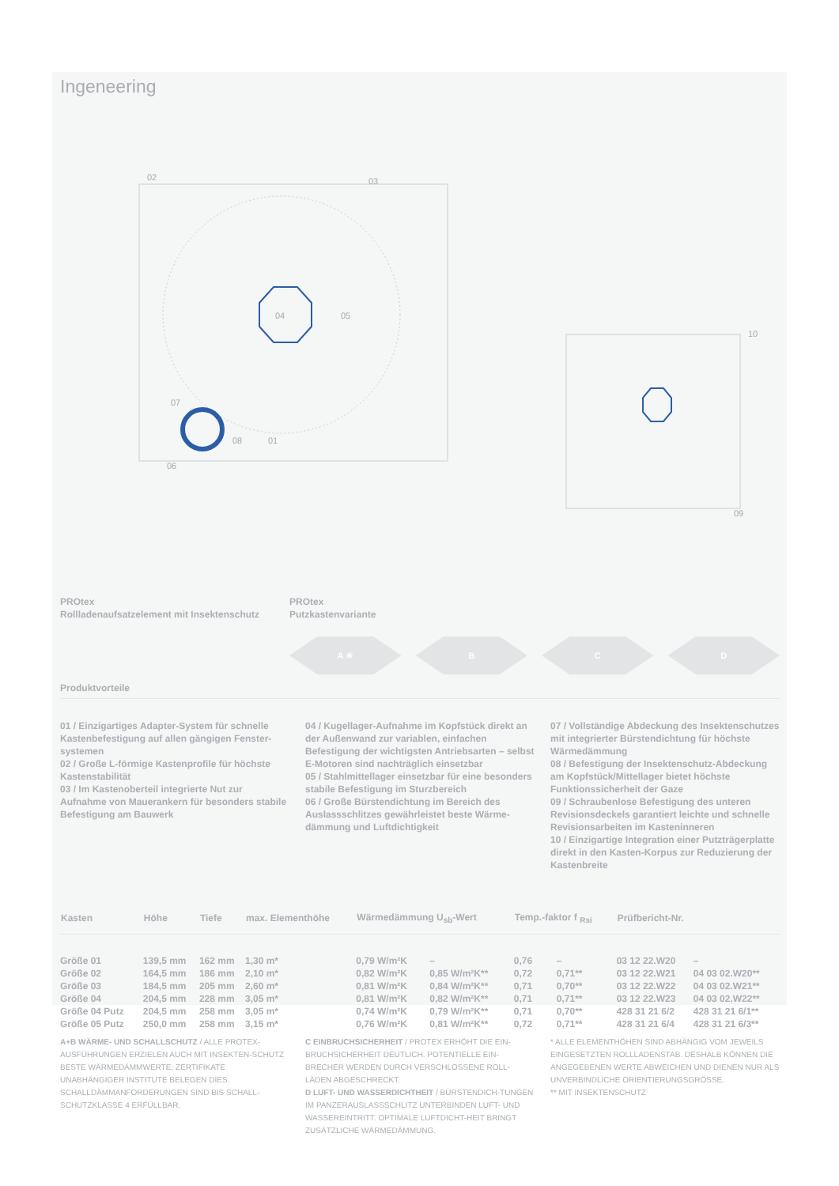Ingeneering
02
03
04
05
06
07
08
01
10
09
PROtex
Rollladenaufsatzelement mit Insektenschutz
PROtex
Putzkastenvariante
A ☀ B C D
Produktvorteile
01 / Einzigartiges Adapter-System für schnelle Kastenbefestigung auf allen gängigen Fenster-systemen
02 / Große L-förmige Kastenprofile für höchste Kastenstabilität
03 / Im Kastenoberteil integrierte Nut zur Aufnahme von Mauerankern für besonders stabile Befestigung am Bauwerk
04 / Kugellager-Aufnahme im Kopfstück direkt an der Außenwand zur variablen, einfachen Befestigung der wichtigsten Antriebsarten – selbst E-Motoren sind nachträglich einsetzbar
05 / Stahlmittellager einsetzbar für eine besonders stabile Befestigung im Sturzbereich
06 / Große Bürstendichtung im Bereich des Auslassschlitzes gewährleistet beste Wärme-dämmung und Luftdichtigkeit
07 / Vollständige Abdeckung des Insektenschutzes mit integrierter Bürstendichtung für höchste Wärmedämmung
08 / Befestigung der Insektenschutz-Abdeckung am Kopfstück/Mittellager bietet höchste Funktionssicherheit der Gaze
09 / Schraubenlose Befestigung des unteren Revisionsdeckels garantiert leichte und schnelle Revisionsarbeiten im Kasteninneren
10 / Einzigartige Integration einer Putzträgerplatte direkt in den Kasten-Korpus zur Reduzierung der Kastenbreite
| Kasten | Höhe | Tiefe | max. Elementhöhe | Wärmedämmung U<sub>sb</sub>-Wert | | Temp.-faktor f <sub>Rsi</sub> | | Prüfbericht-Nr. | |
| --- | --- | --- | --- | --- | --- | --- | --- | --- | --- |
| Größe 01 | 139,5 mm | 162 mm | 1,30 m* | 0,79 W/m²K | – | 0,76 | – | 03 12 22.W20 | – |
| Größe 02 | 164,5 mm | 186 mm | 2,10 m* | 0,82 W/m²K | 0,85 W/m²K** | 0,72 | 0,71** | 03 12 22.W21 | 04 03 02.W20** |
| Größe 03 | 184,5 mm | 205 mm | 2,60 m* | 0,81 W/m²K | 0,84 W/m²K** | 0,71 | 0,70** | 03 12 22.W22 | 04 03 02.W21** |
| Größe 04 | 204,5 mm | 228 mm | 3,05 m* | 0,81 W/m²K | 0,82 W/m²K** | 0,71 | 0,71** | 03 12 22.W23 | 04 03 02.W22** |
| Größe 04 Putz | 204,5 mm | 258 mm | 3,05 m* | 0,74 W/m²K | 0,79 W/m²K** | 0,71 | 0,70** | 428 31 21 6/2 | 428 31 21 6/1** |
| Größe 05 Putz | 250,0 mm | 258 mm | 3,15 m* | 0,76 W/m²K | 0,81 W/m²K** | 0,72 | 0,71** | 428 31 21 6/4 | 428 31 21 6/3** |
A+B WÄRME- UND SCHALLSCHUTZ / ALLE PROTEX-AUSFÜHRUNGEN ERZIELEN AUCH MIT INSEKTEN-SCHUTZ BESTE WÄRMEDÄMMWERTE; ZERTIFIKATE UNABHÄNGIGER INSTITUTE BELEGEN DIES. SCHALLDÄMMANFORDERUNGEN SIND BIS SCHALL-SCHUTZKLASSE 4 ERFÜLLBAR.
C EINBRUCHSICHERHEIT / PROTEX ERHÖHT DIE EIN-BRUCHSICHERHEIT DEUTLICH. POTENTIELLE EIN-BRECHER WERDEN DURCH VERSCHLOSSENE ROLL-LÄDEN ABGESCHRECKT.
D LUFT- UND WASSERDICHTHEIT / BÜRSTENDICH-TUNGEN IM PANZERAUSLASSSCHLITZ UNTERBINDEN LUFT- UND WASSEREINTRITT. OPTIMALE LUFTDICHT-HEIT BRINGT ZUSÄTZLICHE WÄRMEDÄMMUNG.
* ALLE ELEMENTHÖHEN SIND ABHÄNGIG VOM JEWEILS EINGESETZTEN ROLLLADENSTAB. DESHALB KÖNNEN DIE ANGEGEBENEN WERTE ABWEICHEN UND DIENEN NUR ALS UNVERBINDLICHE ORIENTIERUNGSGRÖSSE.
** MIT INSEKTENSCHUTZ